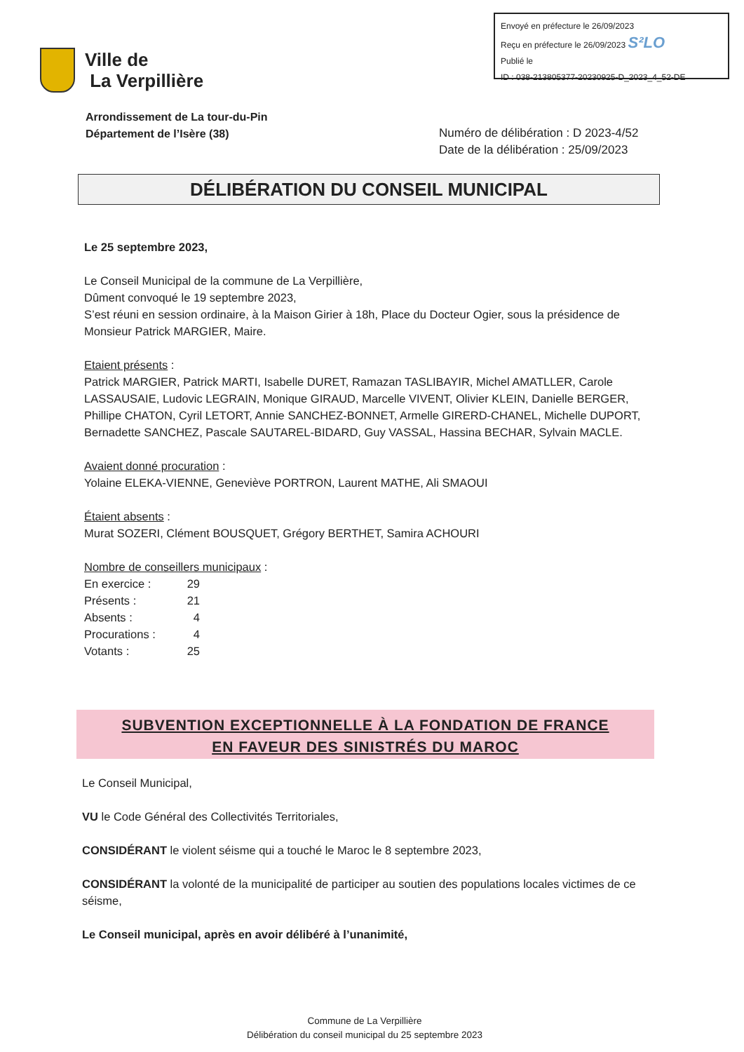Envoyé en préfecture le 26/09/2023
Reçu en préfecture le 26/09/2023 S²LO
Publié le
ID : 038-213805377-20230925-D_2023_4_52-DE
Ville de
La Verpillière
Arrondissement de La tour-du-Pin
Département de l’Isère (38)
Numéro de délibération : D 2023-4/52
Date de la délibération : 25/09/2023
DÉLIBÉRATION DU CONSEIL MUNICIPAL
Le 25 septembre 2023,
Le Conseil Municipal de la commune de La Verpillière,
Dûment convoqué le 19 septembre 2023,
S’est réuni en session ordinaire, à la Maison Girier à 18h, Place du Docteur Ogier, sous la présidence de Monsieur Patrick MARGIER, Maire.
Etaient présents :
Patrick MARGIER, Patrick MARTI, Isabelle DURET, Ramazan TASLIBAYIR, Michel AMATLLER, Carole LASSAUSAIE, Ludovic LEGRAIN, Monique GIRAUD, Marcelle VIVENT, Olivier KLEIN, Danielle BERGER, Phillipe CHATON, Cyril LETORT, Annie SANCHEZ-BONNET, Armelle GIRERD-CHANEL, Michelle DUPORT, Bernadette SANCHEZ, Pascale SAUTAREL-BIDARD, Guy VASSAL, Hassina BECHAR, Sylvain MACLE.
Avaient donné procuration :
Yolaine ELEKA-VIENNE, Geneviève PORTRON, Laurent MATHE, Ali SMAOUI
Étaient absents :
Murat SOZERI, Clément BOUSQUET, Grégory BERTHET, Samira ACHOURI
Nombre de conseillers municipaux :
| En exercice : | 29 |
| Présents : | 21 |
| Absents : | 4 |
| Procurations : | 4 |
| Votants : | 25 |
SUBVENTION EXCEPTIONNELLE À LA FONDATION DE FRANCE
EN FAVEUR DES SINISTRÉS DU MAROC
Le Conseil Municipal,
VU le Code Général des Collectivités Territoriales,
CONSIDÉRANT le violent séisme qui a touché le Maroc le 8 septembre 2023,
CONSIDÉRANT la volonté de la municipalité de participer au soutien des populations locales victimes de ce séisme,
Le Conseil municipal, après en avoir délibéré à l’unanimité,
Commune de La Verpillière
Délibération du conseil municipal du 25 septembre 2023